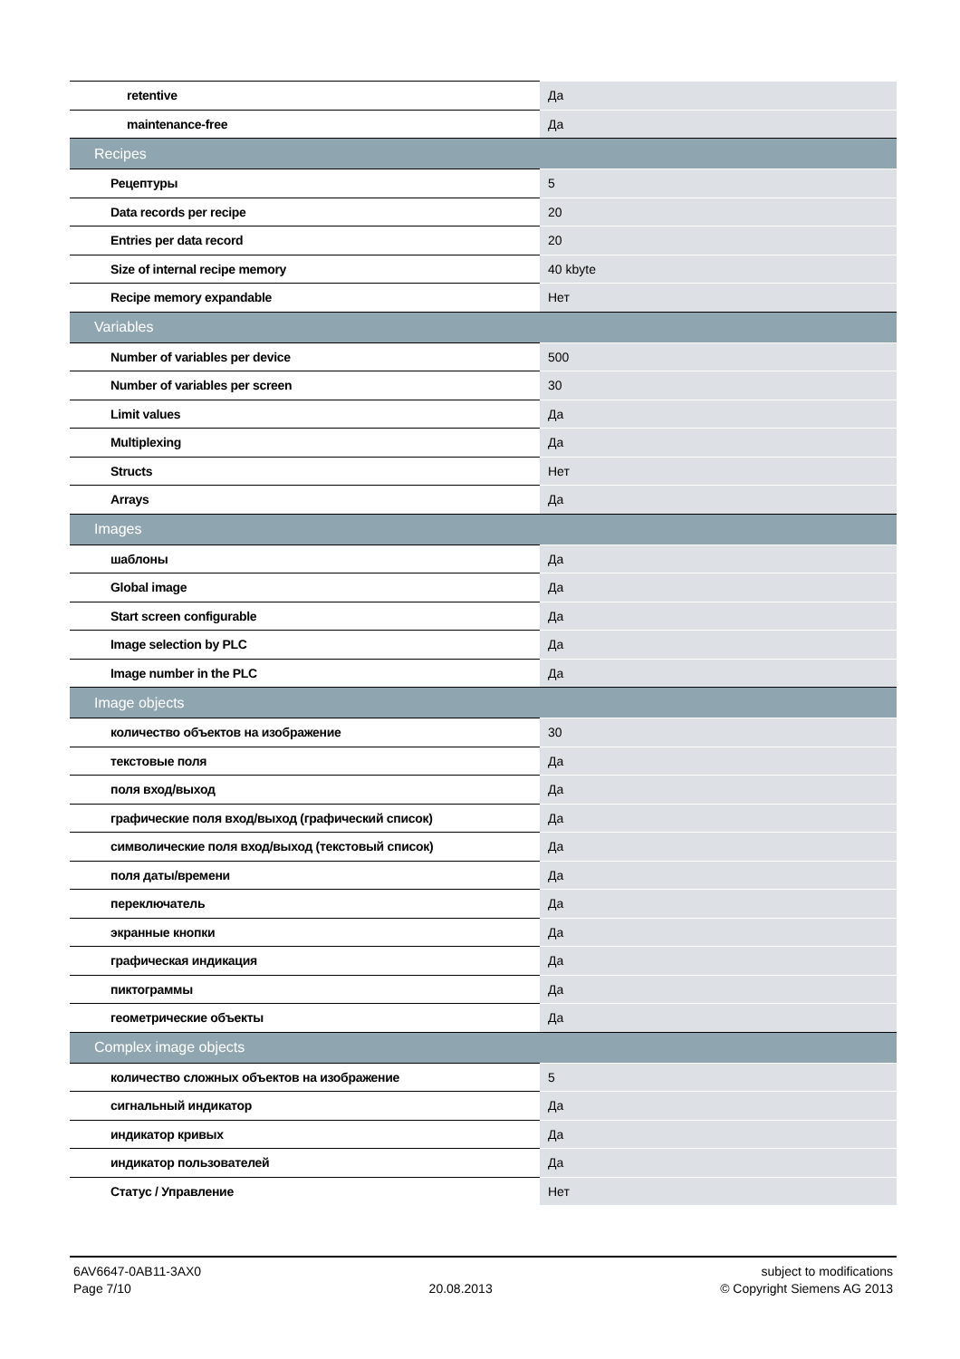| retentive | Да |
| maintenance-free | Да |
| Recipes | |
| Рецептуры | 5 |
| Data records per recipe | 20 |
| Entries per data record | 20 |
| Size of internal recipe memory | 40 kbyte |
| Recipe memory expandable | Нет |
| Variables | |
| Number of variables per device | 500 |
| Number of variables per screen | 30 |
| Limit values | Да |
| Multiplexing | Да |
| Structs | Нет |
| Arrays | Да |
| Images | |
| шаблоны | Да |
| Global image | Да |
| Start screen configurable | Да |
| Image selection by PLC | Да |
| Image number in the PLC | Да |
| Image objects | |
| количество объектов на изображение | 30 |
| текстовые поля | Да |
| поля вход/выход | Да |
| графические поля вход/выход (графический список) | Да |
| символические поля вход/выход (текстовый список) | Да |
| поля даты/времени | Да |
| переключатель | Да |
| экранные кнопки | Да |
| графическая индикация | Да |
| пиктограммы | Да |
| геометрические объекты | Да |
| Complex image objects | |
| количество сложных объектов на изображение | 5 |
| сигнальный индикатор | Да |
| индикатор кривых | Да |
| индикатор пользователей | Да |
| Статус / Управление | Нет |
6AV6647-0AB11-3AX0
Page 7/10
20.08.2013 subject to modifications
© Copyright Siemens AG 2013